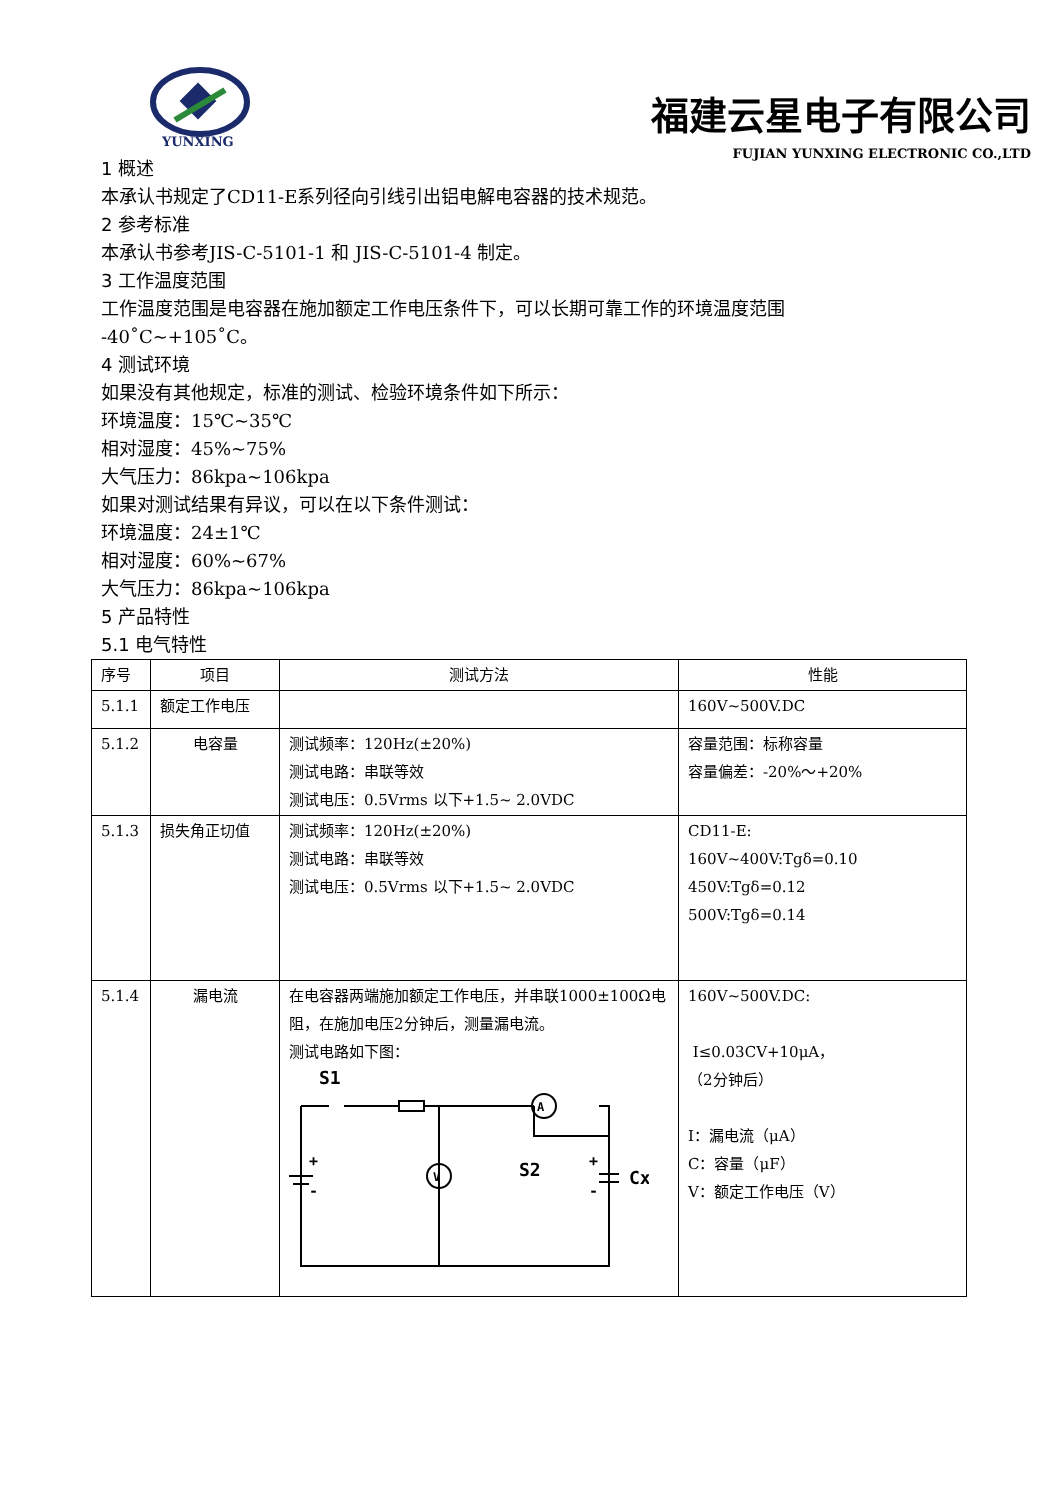YUNXING
福建云星电子有限公司
FUJIAN YUNXING ELECTRONIC CO.,LTD
1 概述
本承认书规定了CD11-E系列径向引线引出铝电解电容器的技术规范。
2 参考标准
本承认书参考JIS-C-5101-1 和 JIS-C-5101-4 制定。
3 工作温度范围
工作温度范围是电容器在施加额定工作电压条件下，可以长期可靠工作的环境温度范围
-40˚C~+105˚C。
4 测试环境
如果没有其他规定，标准的测试、检验环境条件如下所示：
环境温度：15℃~35℃
相对湿度：45%~75%
大气压力：86kpa~106kpa
如果对测试结果有异议，可以在以下条件测试：
环境温度：24±1℃
相对湿度：60%~67%
大气压力：86kpa~106kpa
5 产品特性
5.1 电气特性
| 序号 | 项目 | 测试方法 | 性能 |
| 5.1.1 | 额定工作电压 | | 160V~500V.DC |
| 5.1.2 | 电容量 | 测试频率：120Hz(±20%) 测试电路：串联等效 测试电压：0.5Vrms 以下+1.5~ 2.0VDC | 容量范围：标称容量 容量偏差：-20%～+20% |
| 5.1.3 | 损失角正切值 | 测试频率：120Hz(±20%) 测试电路：串联等效 测试电压：0.5Vrms 以下+1.5~ 2.0VDC | CD11-E: 160V~400V:Tgδ=0.10 450V:Tgδ=0.12 500V:Tgδ=0.14 |
| 5.1.4 | 漏电流 | 在电容器两端施加额定工作电压，并串联1000±100Ω电阻，在施加电压2分钟后，测量漏电流。 测试电路如下图： S1 S2 A V Cx + - + - | 160V~500V.DC: I≤0.03CV+10μA， （2分钟后） I：漏电流（μA） C：容量（μF） V：额定工作电压（V） |